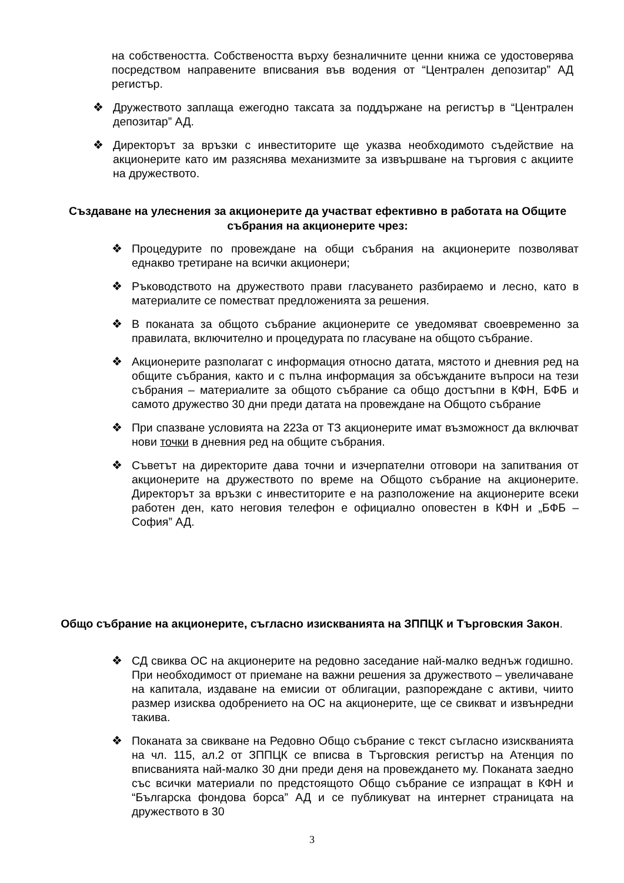на собствеността. Собствеността върху безналичните ценни книжа се удостоверява посредством направените вписвания във водения от “Централен депозитар” АД регистър.
❖ Дружеството заплаща ежегодно таксата за поддържане на регистър в “Централен депозитар” АД.
❖ Директорът за връзки с инвеститорите ще указва необходимото съдействие на акционерите като им разяснява механизмите за извършване на търговия с акциите на дружеството.
Създаване на улеснения за акционерите да участват ефективно в работата на Общите събрания на акционерите чрез:
❖ Процедурите по провеждане на общи събрания на акционерите позволяват еднакво третиране на всички акционери;
❖ Ръководството на дружеството прави гласуването разбираемо и лесно, като в материалите се поместват предложенията за решения.
❖ В поканата за общото събрание акционерите се уведомяват своевременно за правилата, включително и процедурата по гласуване на общото събрание.
❖ Акционерите разполагат с информация относно датата, мястото и дневния ред на общите събрания, както и с пълна информация за обсъжданите въпроси на тези събрания – материалите за общото събрание са общо достъпни в КФН, БФБ и самото дружество 30 дни преди датата на провеждане на Общото събрание
❖ При спазване условията на 223а от ТЗ акционерите имат възможност да включват нови точки в дневния ред на общите събрания.
❖ Съветът на директорите дава точни и изчерпателни отговори на запитвания от акционерите на дружеството по време на Общото събрание на акционерите. Директорът за връзки с инвеститорите е на разположение на акционерите всеки работен ден, като неговия телефон е официално оповестен в КФН и „БФБ – София” АД.
Общо събрание на акционерите, съгласно изискванията на ЗППЦК и Търговския Закон.
❖ СД свиква ОС на акционерите на редовно заседание най-малко веднъж годишно. При необходимост от приемане на важни решения за дружеството – увеличаване на капитала, издаване на емисии от облигации, разпореждане с активи, чиито размер изисква одобрението на ОС на акционерите, ще се свикват и извънредни такива.
❖ Поканата за свикване на Редовно Общо събрание с текст съгласно изискванията на чл. 115, ал.2 от ЗППЦК се вписва в Търговския регистър на Атенция по вписванията най-малко 30 дни преди деня на провеждането му. Поканата заедно със всички материали по предстоящото Общо събрание се изпращат в КФН и “Българска фондова борса” АД и се публикуват на интернет страницата на дружеството в 30
3